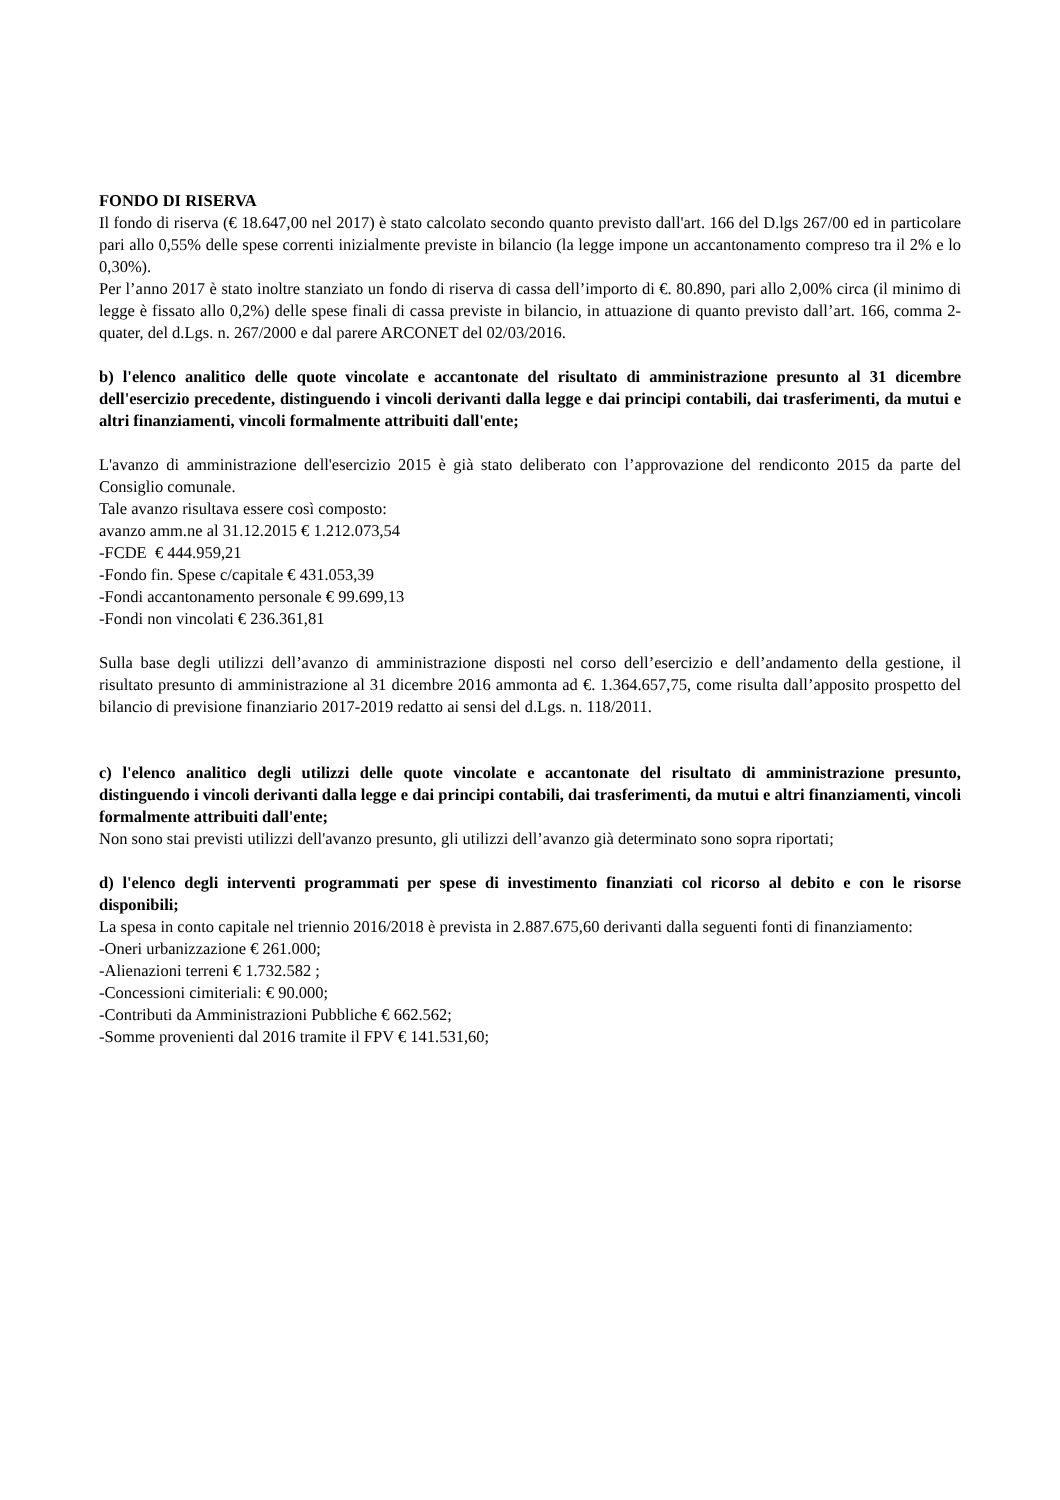FONDO DI RISERVA
Il fondo di riserva (€ 18.647,00 nel 2017) è stato calcolato secondo quanto previsto dall'art. 166 del D.lgs 267/00 ed in particolare pari allo 0,55% delle spese correnti inizialmente previste in bilancio (la legge impone un accantonamento compreso tra il 2% e lo 0,30%).
Per l’anno 2017 è stato inoltre stanziato un fondo di riserva di cassa dell’importo di €. 80.890, pari allo 2,00% circa (il minimo di legge è fissato allo 0,2%) delle spese finali di cassa previste in bilancio, in attuazione di quanto previsto dall’art. 166, comma 2-quater, del d.Lgs. n. 267/2000 e dal parere ARCONET del 02/03/2016.
b) l'elenco analitico delle quote vincolate e accantonate del risultato di amministrazione presunto al 31 dicembre dell'esercizio precedente, distinguendo i vincoli derivanti dalla legge e dai principi contabili, dai trasferimenti, da mutui e altri finanziamenti, vincoli formalmente attribuiti dall'ente;
L'avanzo di amministrazione dell'esercizio 2015 è già stato deliberato con l’approvazione del rendiconto 2015 da parte del Consiglio comunale.
Tale avanzo risultava essere così composto:
avanzo amm.ne al 31.12.2015 € 1.212.073,54
-FCDE € 444.959,21
-Fondo fin. Spese c/capitale € 431.053,39
-Fondi accantonamento personale € 99.699,13
-Fondi non vincolati € 236.361,81
Sulla base degli utilizzi dell’avanzo di amministrazione disposti nel corso dell’esercizio e dell’andamento della gestione, il risultato presunto di amministrazione al 31 dicembre 2016 ammonta ad €. 1.364.657,75, come risulta dall’apposito prospetto del bilancio di previsione finanziario 2017-2019 redatto ai sensi del d.Lgs. n. 118/2011.
c) l'elenco analitico degli utilizzi delle quote vincolate e accantonate del risultato di amministrazione presunto, distinguendo i vincoli derivanti dalla legge e dai principi contabili, dai trasferimenti, da mutui e altri finanziamenti, vincoli formalmente attribuiti dall'ente;
Non sono stai previsti utilizzi dell'avanzo presunto, gli utilizzi dell’avanzo già determinato sono sopra riportati;
d) l'elenco degli interventi programmati per spese di investimento finanziati col ricorso al debito e con le risorse disponibili;
La spesa in conto capitale nel triennio 2016/2018 è prevista in 2.887.675,60 derivanti dalla seguenti fonti di finanziamento:
-Oneri urbanizzazione € 261.000;
-Alienazioni terreni € 1.732.582 ;
-Concessioni cimiteriali: € 90.000;
-Contributi da Amministrazioni Pubbliche € 662.562;
-Somme provenienti dal 2016 tramite il FPV € 141.531,60;